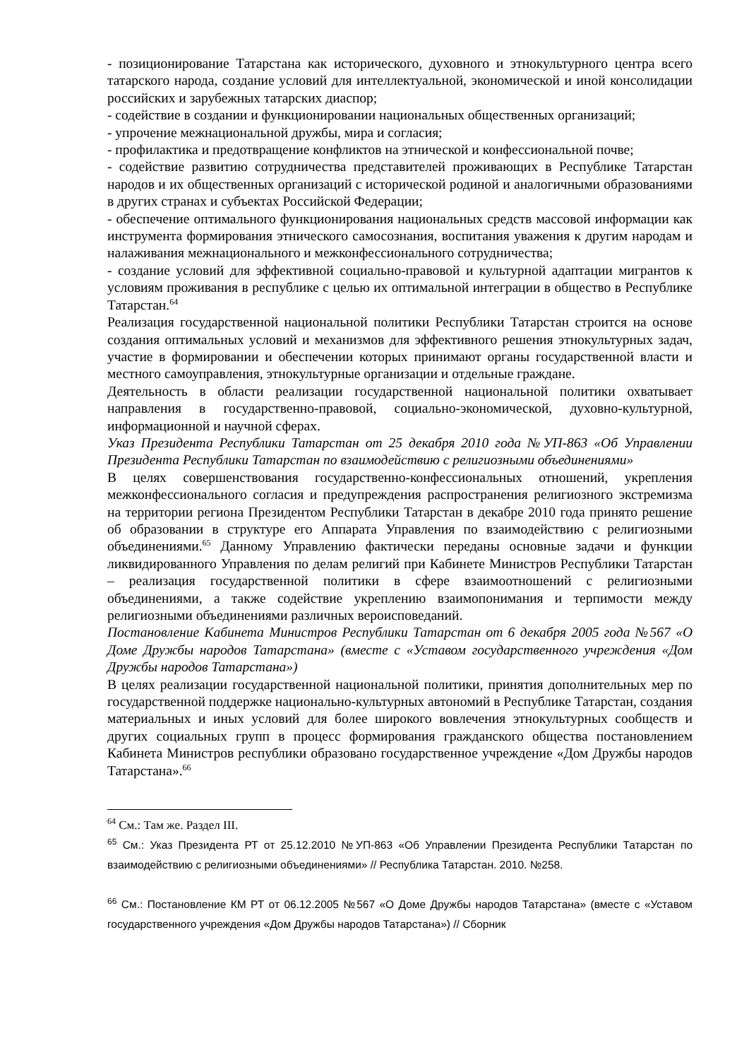- позиционирование Татарстана как исторического, духовного и этнокультурного центра всего татарского народа, создание условий для интеллектуальной, экономической и иной консолидации российских и зарубежных татарских диаспор;
- содействие в создании и функционировании национальных общественных организаций;
- упрочение межнациональной дружбы, мира и согласия;
- профилактика и предотвращение конфликтов на этнической и конфессиональной почве;
- содействие развитию сотрудничества представителей проживающих в Республике Татарстан народов и их общественных организаций с исторической родиной и аналогичными образованиями в других странах и субъектах Российской Федерации;
- обеспечение оптимального функционирования национальных средств массовой информации как инструмента формирования этнического самосознания, воспитания уважения к другим народам и налаживания межнационального и межконфессионального сотрудничества;
- создание условий для эффективной социально-правовой и культурной адаптации мигрантов к условиям проживания в республике с целью их оптимальной интеграции в общество в Республике Татарстан.<sup>64</sup>
Реализация государственной национальной политики Республики Татарстан строится на основе создания оптимальных условий и механизмов для эффективного решения этнокультурных задач, участие в формировании и обеспечении которых принимают органы государственной власти и местного самоуправления, этнокультурные организации и отдельные граждане.
Деятельность в области реализации государственной национальной политики охватывает направления в государственно-правовой, социально-экономической, духовно-культурной, информационной и научной сферах.
Указ Президента Республики Татарстан от 25 декабря 2010 года №УП-863 «Об Управлении Президента Республики Татарстан по взаимодействию с религиозными объединениями»
В целях совершенствования государственно-конфессиональных отношений, укрепления межконфессионального согласия и предупреждения распространения религиозного экстремизма на территории региона Президентом Республики Татарстан в декабре 2010 года принято решение об образовании в структуре его Аппарата Управления по взаимодействию с религиозными объединениями.<sup>65</sup> Данному Управлению фактически переданы основные задачи и функции ликвидированного Управления по делам религий при Кабинете Министров Республики Татарстан – реализация государственной политики в сфере взаимоотношений с религиозными объединениями, а также содействие укреплению взаимопонимания и терпимости между религиозными объединениями различных вероисповеданий.
Постановление Кабинета Министров Республики Татарстан от 6 декабря 2005 года №567 «О Доме Дружбы народов Татарстана» (вместе с «Уставом государственного учреждения «Дом Дружбы народов Татарстана»)
В целях реализации государственной национальной политики, принятия дополнительных мер по государственной поддержке национально-культурных автономий в Республике Татарстан, создания материальных и иных условий для более широкого вовлечения этнокультурных сообществ и других социальных групп в процесс формирования гражданского общества постановлением Кабинета Министров республики образовано государственное учреждение «Дом Дружбы народов Татарстана».<sup>66</sup>
<sup>64</sup> См.: Там же. Раздел III.
<sup>65</sup> См.: Указ Президента РТ от 25.12.2010 №УП-863 «Об Управлении Президента Республики Татарстан по взаимодействию с религиозными объединениями» // Республика Татарстан. 2010. №258.
<sup>66</sup> См.: Постановление КМ РТ от 06.12.2005 №567 «О Доме Дружбы народов Татарстана» (вместе с «Уставом государственного учреждения «Дом Дружбы народов Татарстана») // Сборник